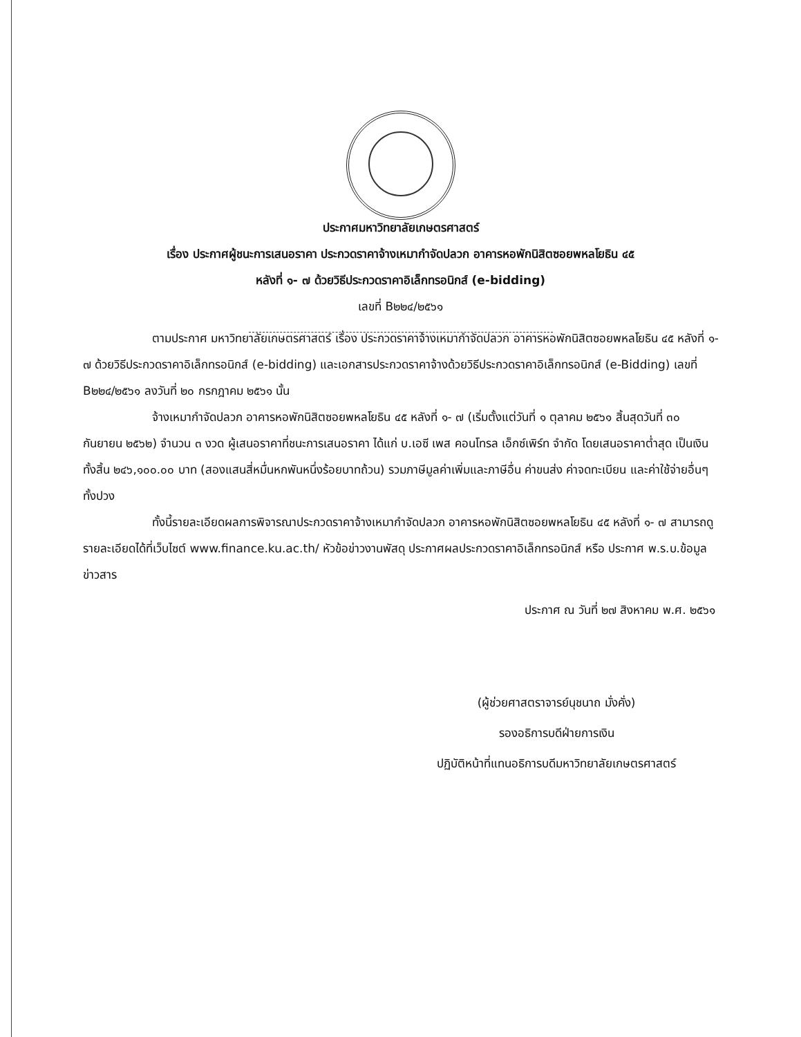ประกาศมหาวิทยาลัยเกษตรศาสตร์
เรื่อง ประกาศผู้ชนะการเสนอราคา ประกวดราคาจ้างเหมากำจัดปลวก อาคารหอพักนิสิตซอยพหลโยธิน ๔๕
หลังที่ ๑- ๗ ด้วยวิธีประกวดราคาอิเล็กทรอนิกส์ (e-bidding)
เลขที่ B๒๒๔/๒๕๖๑
ตามประกาศ มหาวิทยาลัยเกษตรศาสตร์ เรื่อง ประกวดราคาจ้างเหมากำจัดปลวก อาคารหอพักนิสิตซอยพหลโยธิน ๔๕ หลังที่ ๑- ๗ ด้วยวิธีประกวดราคาอิเล็กทรอนิกส์ (e-bidding) และเอกสารประกวดราคาจ้างด้วยวิธีประกวดราคาอิเล็กทรอนิกส์ (e-Bidding) เลขที่ B๒๒๔/๒๕๖๑ ลงวันที่ ๒๐ กรกฎาคม ๒๕๖๑ นั้น
จ้างเหมากำจัดปลวก อาคารหอพักนิสิตซอยพหลโยธิน ๔๕ หลังที่ ๑- ๗ (เริ่มตั้งแต่วันที่ ๑ ตุลาคม ๒๕๖๑ สิ้นสุดวันที่ ๓๐ กันยายน ๒๕๖๒) จำนวน ๓ งวด ผู้เสนอราคาที่ชนะการเสนอราคา ได้แก่ บ.เอซี เพส คอนโทรล เอ็กซ์เพิร์ท จำกัด โดยเสนอราคาต่ำสุด เป็นเงินทั้งสิ้น ๒๔๖,๑๐๐.๐๐ บาท (สองแสนสี่หมื่นหกพันหนึ่งร้อยบาทถ้วน) รวมภาษีมูลค่าเพิ่มและภาษีอื่น ค่าขนส่ง ค่าจดทะเบียน และค่าใช้จ่ายอื่นๆ ทั้งปวง
ทั้งนี้รายละเอียดผลการพิจารณาประกวดราคาจ้างเหมากำจัดปลวก อาคารหอพักนิสิตซอยพหลโยธิน ๔๕ หลังที่ ๑- ๗ สามารถดูรายละเอียดได้ที่เว็บไซต์ www.finance.ku.ac.th/ หัวข้อข่าวงานพัสดุ ประกาศผลประกวดราคาอิเล็กทรอนิกส์ หรือ ประกาศ พ.ร.บ.ข้อมูลข่าวสาร
ประกาศ ณ วันที่ ๒๗ สิงหาคม พ.ศ. ๒๕๖๑
(ผู้ช่วยศาสตราจารย์นุชนาถ มั่งคั่ง)
รองอธิการบดีฝ่ายการเงิน
ปฏิบัติหน้าที่แทนอธิการบดีมหาวิทยาลัยเกษตรศาสตร์